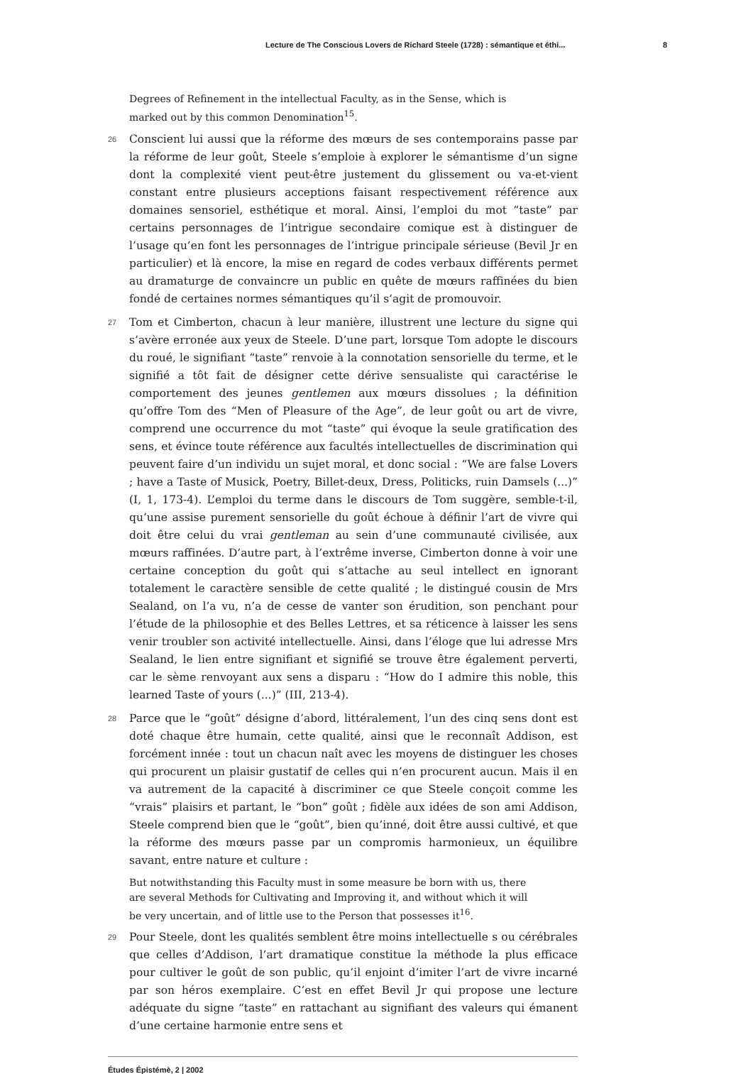Lecture de The Conscious Lovers de Richard Steele (1728) : sémantique et éthi... 8
Degrees of Refinement in the intellectual Faculty, as in the Sense, which is marked out by this common Denomination<sup>15</sup>.
26
Conscient lui aussi que la réforme des mœurs de ses contemporains passe par la réforme de leur goût, Steele s’emploie à explorer le sémantisme d’un signe dont la complexité vient peut-être justement du glissement ou va-et-vient constant entre plusieurs acceptions faisant respectivement référence aux domaines sensoriel, esthétique et moral. Ainsi, l’emploi du mot “taste” par certains personnages de l’intrigue secondaire comique est à distinguer de l’usage qu’en font les personnages de l’intrigue principale sérieuse (Bevil Jr en particulier) et là encore, la mise en regard de codes verbaux différents permet au dramaturge de convaincre un public en quête de mœurs raffinées du bien fondé de certaines normes sémantiques qu’il s’agit de promouvoir.
27
Tom et Cimberton, chacun à leur manière, illustrent une lecture du signe qui s’avère erronée aux yeux de Steele. D’une part, lorsque Tom adopte le discours du roué, le signifiant “taste” renvoie à la connotation sensorielle du terme, et le signifié a tôt fait de désigner cette dérive sensualiste qui caractérise le comportement des jeunes gentlemen aux mœurs dissolues ; la définition qu’offre Tom des “Men of Pleasure of the Age”, de leur goût ou art de vivre, comprend une occurrence du mot “taste” qui évoque la seule gratification des sens, et évince toute référence aux facultés intellectuelles de discrimination qui peuvent faire d’un individu un sujet moral, et donc social : “We are false Lovers ; have a Taste of Musick, Poetry, Billet-deux, Dress, Politicks, ruin Damsels (...)” (I, 1, 173-4). L’emploi du terme dans le discours de Tom suggère, semble-t-il, qu’une assise purement sensorielle du goût échoue à définir l’art de vivre qui doit être celui du vrai gentleman au sein d’une communauté civilisée, aux mœurs raffinées. D’autre part, à l’extrême inverse, Cimberton donne à voir une certaine conception du goût qui s’attache au seul intellect en ignorant totalement le caractère sensible de cette qualité ; le distingué cousin de Mrs Sealand, on l’a vu, n’a de cesse de vanter son érudition, son penchant pour l’étude de la philosophie et des Belles Lettres, et sa réticence à laisser les sens venir troubler son activité intellectuelle. Ainsi, dans l’éloge que lui adresse Mrs Sealand, le lien entre signifiant et signifié se trouve être également perverti, car le sème renvoyant aux sens a disparu : “How do I admire this noble, this learned Taste of yours (...)” (III, 213-4).
28
Parce que le “goût” désigne d’abord, littéralement, l’un des cinq sens dont est doté chaque être humain, cette qualité, ainsi que le reconnaît Addison, est forcément innée : tout un chacun naît avec les moyens de distinguer les choses qui procurent un plaisir gustatif de celles qui n’en procurent aucun. Mais il en va autrement de la capacité à discriminer ce que Steele conçoit comme les “vrais” plaisirs et partant, le “bon” goût ; fidèle aux idées de son ami Addison, Steele comprend bien que le “goût”, bien qu’inné, doit être aussi cultivé, et que la réforme des mœurs passe par un compromis harmonieux, un équilibre savant, entre nature et culture :
But notwithstanding this Faculty must in some measure be born with us, there are several Methods for Cultivating and Improving it, and without which it will be very uncertain, and of little use to the Person that possesses it<sup>16</sup>.
29
Pour Steele, dont les qualités semblent être moins intellectuelle s ou cérébrales que celles d’Addison, l’art dramatique constitue la méthode la plus efficace pour cultiver le goût de son public, qu’il enjoint d’imiter l’art de vivre incarné par son héros exemplaire. C’est en effet Bevil Jr qui propose une lecture adéquate du signe “taste” en rattachant au signifiant des valeurs qui émanent d’une certaine harmonie entre sens et
Études Épistémè, 2 | 2002